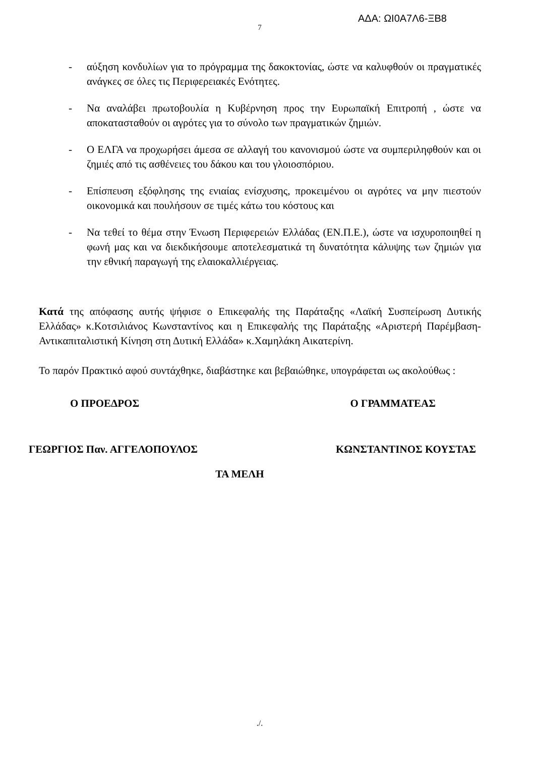ΑΔΑ: ΩΙ0Α7Λ6-ΞΒ8
7
- αύξηση κονδυλίων για το πρόγραμμα της δακοκτονίας, ώστε να καλυφθούν οι πραγματικές ανάγκες σε όλες τις Περιφερειακές Ενότητες.
- Να αναλάβει πρωτοβουλία η Κυβέρνηση προς την Ευρωπαϊκή Επιτροπή , ώστε να αποκατασταθούν οι αγρότες για το σύνολο των πραγματικών ζημιών.
- Ο ΕΛΓΑ να προχωρήσει άμεσα σε αλλαγή του κανονισμού ώστε να συμπεριληφθούν και οι ζημιές από τις ασθένειες του δάκου και του γλοιοσπόριου.
- Επίσπευση εξόφλησης της ενιαίας ενίσχυσης, προκειμένου οι αγρότες να μην πιεστούν οικονομικά και πουλήσουν σε τιμές κάτω του κόστους και
- Να τεθεί το θέμα στην Ένωση Περιφερειών Ελλάδας (ΕΝ.Π.Ε.), ώστε να ισχυροποιηθεί η φωνή μας και να διεκδικήσουμε αποτελεσματικά τη δυνατότητα κάλυψης των ζημιών για την εθνική παραγωγή της ελαιοκαλλιέργειας.
Κατά της απόφασης αυτής ψήφισε ο Επικεφαλής της Παράταξης «Λαϊκή Συσπείρωση Δυτικής Ελλάδας» κ.Κοτσιλιάνος Κωνσταντίνος και η Επικεφαλής της Παράταξης «Αριστερή Παρέμβαση-Αντικαπιταλιστική Κίνηση στη Δυτική Ελλάδα» κ.Χαμηλάκη Αικατερίνη.
Το παρόν Πρακτικό αφού συντάχθηκε, διαβάστηκε και βεβαιώθηκε, υπογράφεται ως ακολούθως :
Ο ΠΡΟΕΔΡΟΣ Ο ΓΡΑΜΜΑΤΕΑΣ
ΓΕΩΡΓΙΟΣ Παν. ΑΓΓΕΛΟΠΟΥΛΟΣ ΚΩΝΣΤΑΝΤΙΝΟΣ ΚΟΥΣΤΑΣ
ΤΑ ΜΕΛΗ
./.